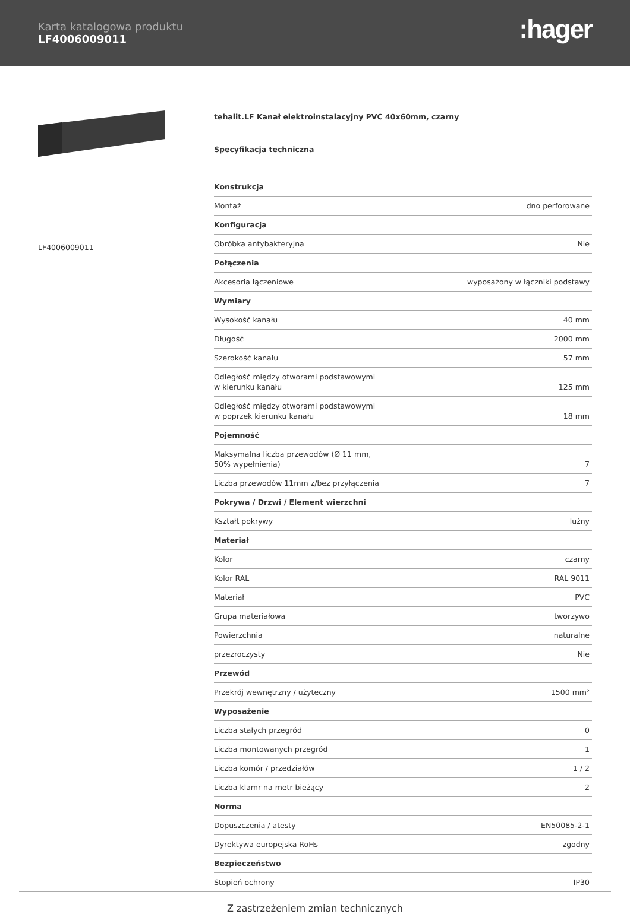Karta katalogowa produktu
LF4006009011
:hager
LF4006009011
tehalit.LF Kanał elektroinstalacyjny PVC 40x60mm, czarny
Specyfikacja techniczna
| Konstrukcja | |
| --- | --- |
| Montaż | dno perforowane |
| Konfiguracja | |
| Obróbka antybakteryjna | Nie |
| Połączenia | |
| Akcesoria łączeniowe | wyposażony w łączniki podstawy |
| Wymiary | |
| Wysokość kanału | 40 mm |
| Długość | 2000 mm |
| Szerokość kanału | 57 mm |
| Odległość między otworami podstawowymi w kierunku kanału | 125 mm |
| Odległość między otworami podstawowymi w poprzek kierunku kanału | 18 mm |
| Pojemność | |
| Maksymalna liczba przewodów (Ø 11 mm, 50% wypełnienia) | 7 |
| Liczba przewodów 11mm z/bez przyłączenia | 7 |
| Pokrywa / Drzwi / Element wierzchni | |
| Kształt pokrywy | luźny |
| Materiał | |
| Kolor | czarny |
| Kolor RAL | RAL 9011 |
| Materiał | PVC |
| Grupa materiałowa | tworzywo |
| Powierzchnia | naturalne |
| przezroczysty | Nie |
| Przewód | |
| Przekrój wewnętrzny / użyteczny | 1500 mm² |
| Wyposażenie | |
| Liczba stałych przegród | 0 |
| Liczba montowanych przegród | 1 |
| Liczba komór / przedziałów | 1 / 2 |
| Liczba klamr na metr bieżący | 2 |
| Norma | |
| Dopuszczenia / atesty | EN50085-2-1 |
| Dyrektywa europejska RoHs | zgodny |
| Bezpieczeństwo | |
| Stopień ochrony | IP30 |
Z zastrzeżeniem zmian technicznych